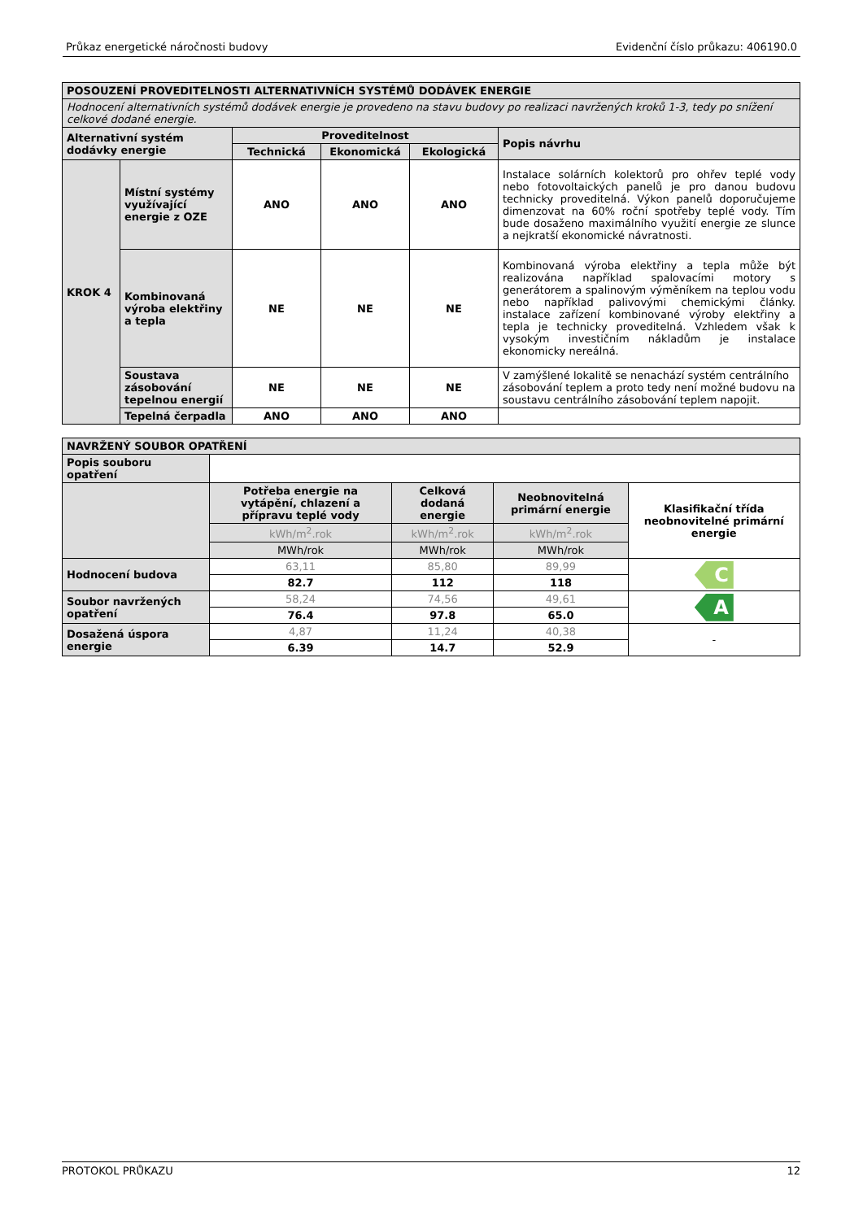Průkaz energetické náročnosti budovy Evidenční číslo průkazu: 406190.0
| POSOUZENÍ PROVEDITELNOSTI ALTERNATIVNÍCH SYSTÉMŮ DODÁVEK ENERGIE | | | | | |
| Hodnocení alternativních systémů dodávek energie je provedeno na stavu budovy po realizaci navržených kroků 1-3, tedy po snížení celkové dodané energie. | | | | | |
| Alternativní systém dodávky energie | | Proveditelnost | | | Popis návrhu |
| | | Technická | Ekonomická | Ekologická | |
| KROK 4 | Místní systémy využívající energie z OZE | ANO | ANO | ANO | Instalace solárních kolektorů pro ohřev teplé vody nebo fotovoltaických panelů je pro danou budovu technicky proveditelná. Výkon panelů doporučujeme dimenzovat na 60% roční spotřeby teplé vody. Tím bude dosaženo maximálního využití energie ze slunce a nejkratší ekonomické návratnosti. |
| | Kombinovaná výroba elektřiny a tepla | NE | NE | NE | Kombinovaná výroba elektřiny a tepla může být realizována například spalovacími motory s generátorem a spalinovým výměníkem na teplou vodu nebo například palivovými chemickými články. instalace zařízení kombinované výroby elektřiny a tepla je technicky proveditelná. Vzhledem však k vysokým investičním nákladům je instalace ekonomicky nereálná. |
| | Soustava zásobování tepelnou energií | NE | NE | NE | V zamýšlené lokalitě se nenachází systém centrálního zásobování teplem a proto tedy není možné budovu na soustavu centrálního zásobování teplem napojit. |
| | Tepelná čerpadla | ANO | ANO | ANO | |
| NAVRŽENÝ SOUBOR OPATŘENÍ | | | | |
| Popis souboru opatření | | | | |
| | Potřeba energie na vytápění, chlazení a přípravu teplé vody | Celková dodaná energie | Neobnovitelná primární energie | Klasifikační třída neobnovitelné primární energie |
| | kWh/m<sup>2</sup>.rok | kWh/m<sup>2</sup>.rok | kWh/m<sup>2</sup>.rok | |
| | MWh/rok | MWh/rok | MWh/rok | |
| Hodnocení budova | 63,11 | 85,80 | 89,99 | C |
| | 82.7 | 112 | 118 | |
| Soubor navržených opatření | 58,24 | 74,56 | 49,61 | A |
| | 76.4 | 97.8 | 65.0 | |
| Dosažená úspora energie | 4,87 | 11,24 | 40,38 | - |
| | 6.39 | 14.7 | 52.9 | |
PROTOKOL PRŮKAZU 12